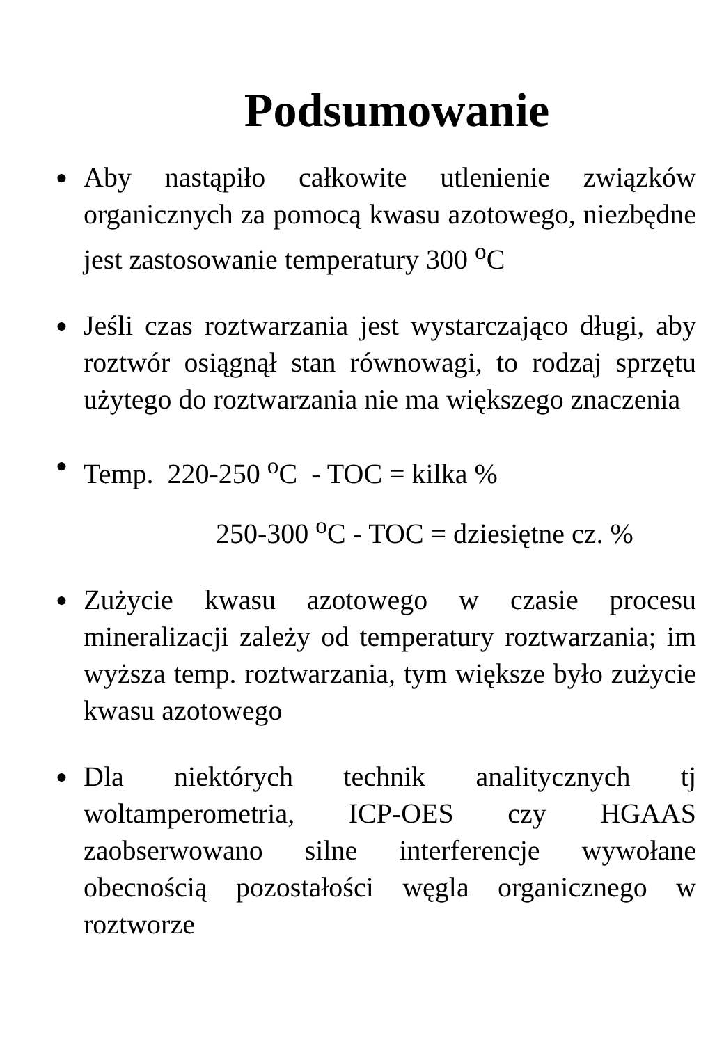Podsumowanie
● Aby nastąpiło całkowite utlenienie związków organicznych za pomocą kwasu azotowego, niezbędne jest zastosowanie temperatury 300 <sup>o</sup>C
● Jeśli czas roztwarzania jest wystarczająco długi, aby roztwór osiągnął stan równowagi, to rodzaj sprzętu użytego do roztwarzania nie ma większego znaczenia
● Temp. 220-250 <sup>o</sup>C - TOC = kilka %
250-300 <sup>o</sup>C - TOC = dziesiętne cz. %
● Zużycie kwasu azotowego w czasie procesu mineralizacji zależy od temperatury roztwarzania; im wyższa temp. roztwarzania, tym większe było zużycie kwasu azotowego
● Dla niektórych technik analitycznych tj woltamperometria, ICP-OES czy HGAAS zaobserwowano silne interferencje wywołane obecnością pozostałości węgla organicznego w roztworze